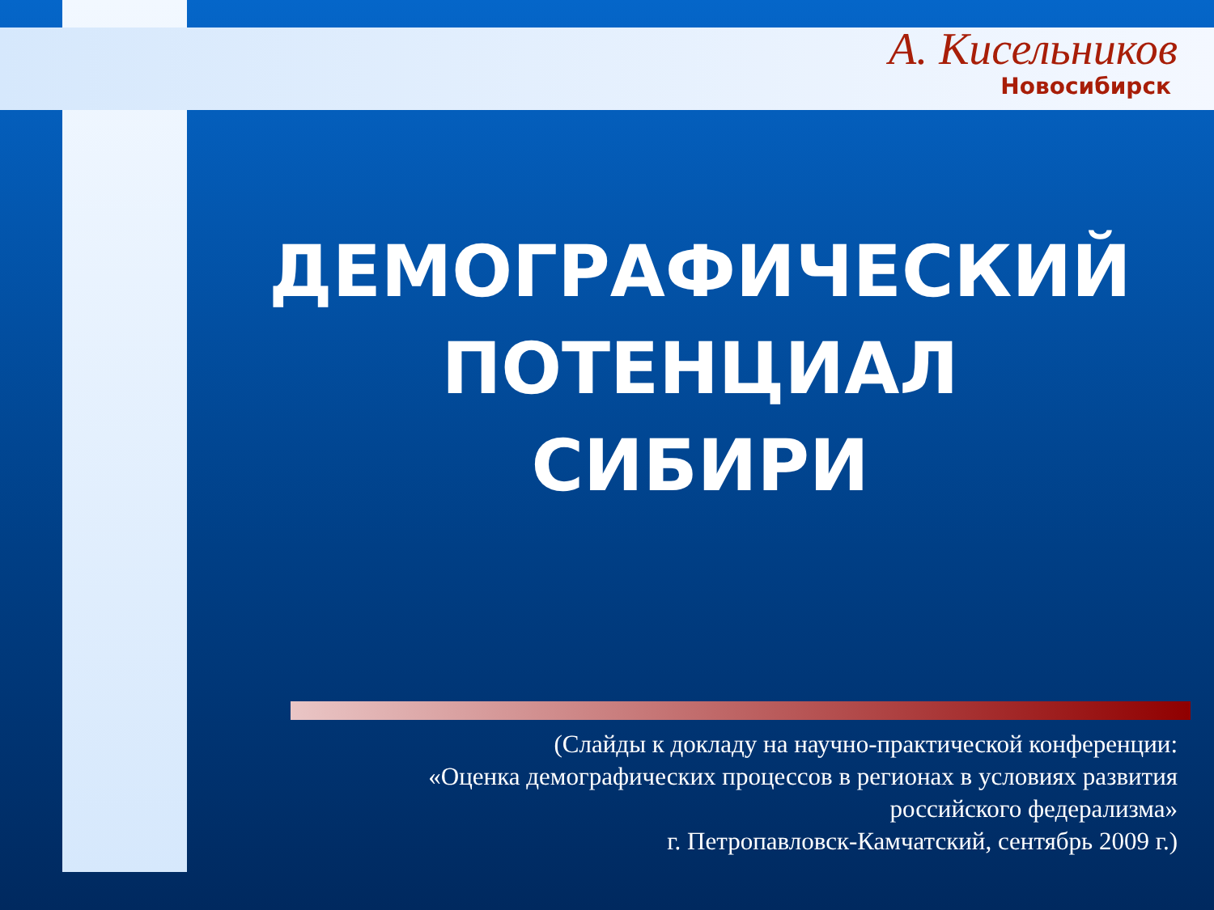А. Кисельников
Новосибирск
ДЕМОГРАФИЧЕСКИЙ
ПОТЕНЦИАЛ
СИБИРИ
(Слайды к докладу на научно-практической конференции:
«Оценка демографических процессов в регионах в условиях развития
российского федерализма»
г. Петропавловск-Камчатский, сентябрь 2009 г.)